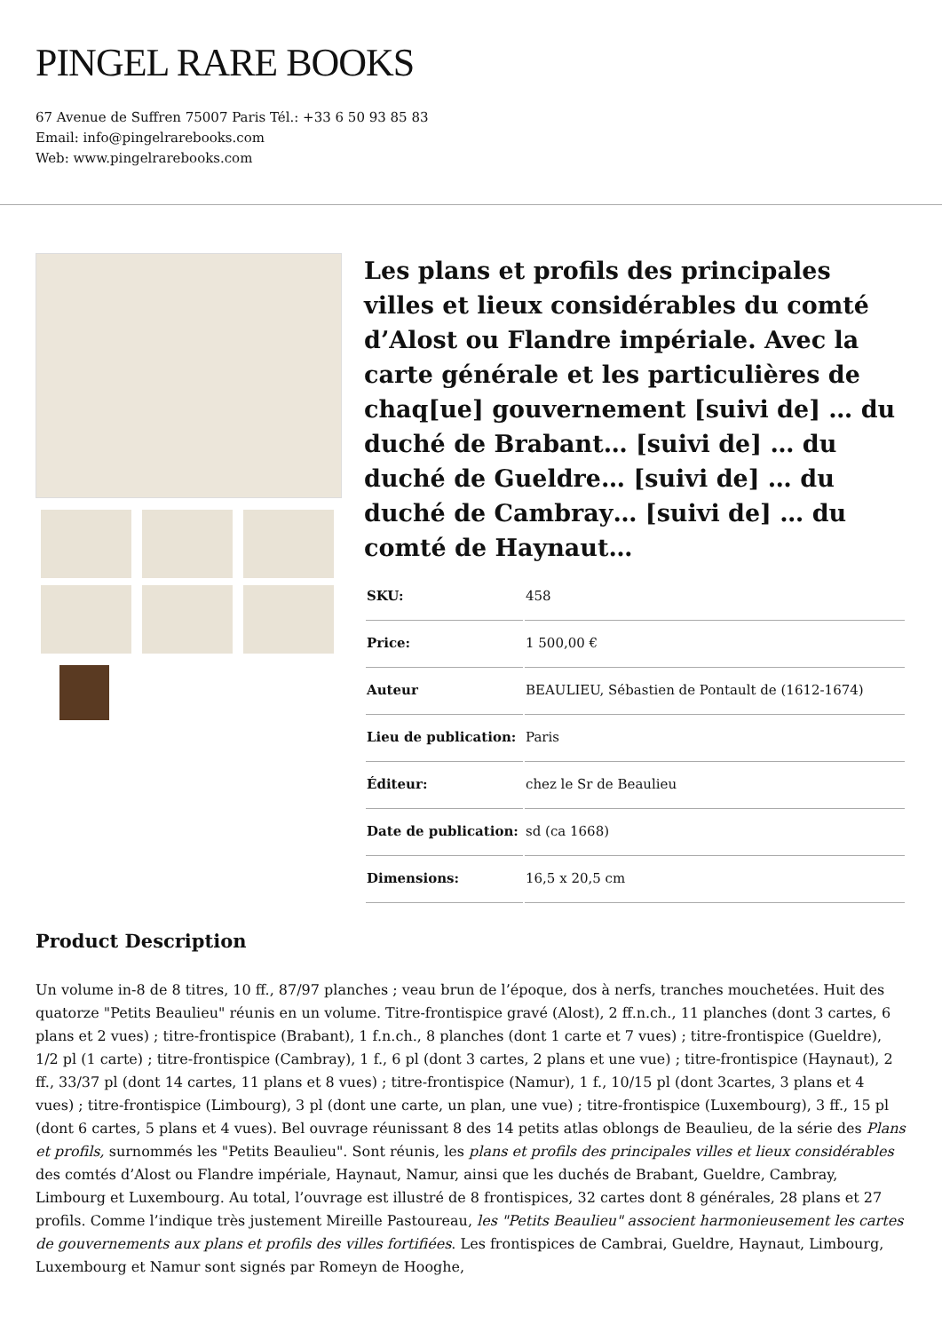PINGEL RARE BOOKS
67 Avenue de Suffren 75007 Paris Tél.: +33 6 50 93 85 83
Email: info@pingelrarebooks.com
Web: www.pingelrarebooks.com
Les plans et profils des principales villes et lieux considérables du comté d’Alost ou Flandre impériale. Avec la carte générale et les particulières de chaq[ue] gouvernement [suivi de] … du duché de Brabant… [suivi de] … du duché de Gueldre… [suivi de] … du duché de Cambray… [suivi de] … du comté de Haynaut…
| SKU: | 458 |
| Price: | 1 500,00 € |
| Auteur | BEAULIEU, Sébastien de Pontault de (1612-1674) |
| Lieu de publication: | Paris |
| Éditeur: | chez le Sr de Beaulieu |
| Date de publication: | sd (ca 1668) |
| Dimensions: | 16,5 x 20,5 cm |
Product Description
Un volume in-8 de 8 titres, 10 ff., 87/97 planches ; veau brun de l’époque, dos à nerfs, tranches mouchetées. Huit des quatorze "Petits Beaulieu" réunis en un volume. Titre-frontispice gravé (Alost), 2 ff.n.ch., 11 planches (dont 3 cartes, 6 plans et 2 vues) ; titre-frontispice (Brabant), 1 f.n.ch., 8 planches (dont 1 carte et 7 vues) ; titre-frontispice (Gueldre), 1/2 pl (1 carte) ; titre-frontispice (Cambray), 1 f., 6 pl (dont 3 cartes, 2 plans et une vue) ; titre-frontispice (Haynaut), 2 ff., 33/37 pl (dont 14 cartes, 11 plans et 8 vues) ; titre-frontispice (Namur), 1 f., 10/15 pl (dont 3cartes, 3 plans et 4 vues) ; titre-frontispice (Limbourg), 3 pl (dont une carte, un plan, une vue) ; titre-frontispice (Luxembourg), 3 ff., 15 pl (dont 6 cartes, 5 plans et 4 vues). Bel ouvrage réunissant 8 des 14 petits atlas oblongs de Beaulieu, de la série des Plans et profils, surnommés les "Petits Beaulieu". Sont réunis, les plans et profils des principales villes et lieux considérables des comtés d’Alost ou Flandre impériale, Haynaut, Namur, ainsi que les duchés de Brabant, Gueldre, Cambray, Limbourg et Luxembourg. Au total, l’ouvrage est illustré de 8 frontispices, 32 cartes dont 8 générales, 28 plans et 27 profils. Comme l’indique très justement Mireille Pastoureau, les "Petits Beaulieu" associent harmonieusement les cartes de gouvernements aux plans et profils des villes fortifiées. Les frontispices de Cambrai, Gueldre, Haynaut, Limbourg, Luxembourg et Namur sont signés par Romeyn de Hooghe,